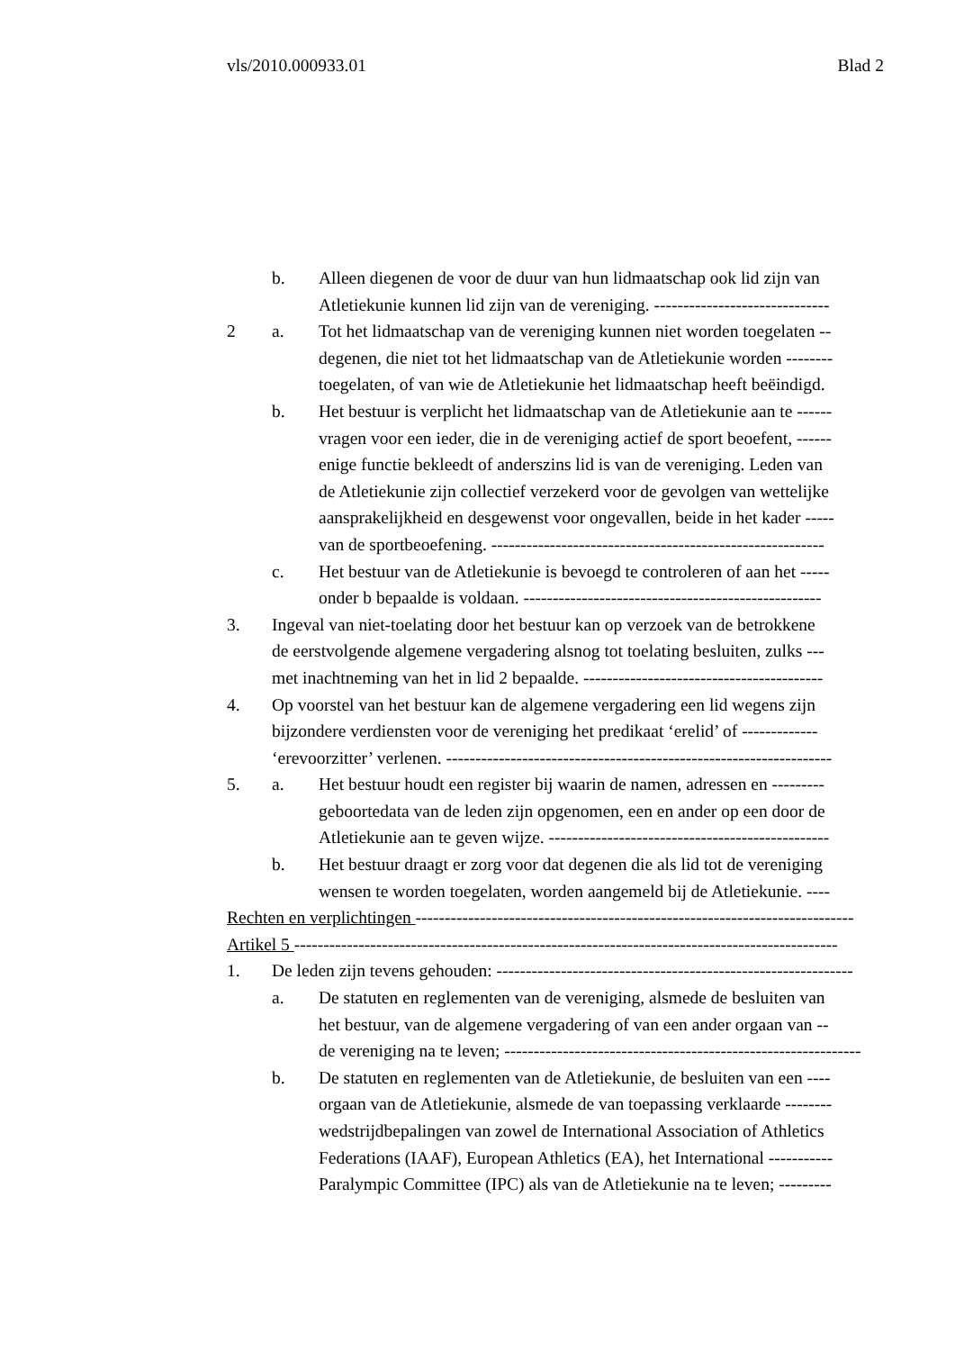vls/2010.000933.01 Blad 2
b. Alleen diegenen de voor de duur van hun lidmaatschap ook lid zijn van
Atletiekunie kunnen lid zijn van de vereniging. ------------------------------
2 a. Tot het lidmaatschap van de vereniging kunnen niet worden toegelaten --
degenen, die niet tot het lidmaatschap van de Atletiekunie worden --------
toegelaten, of van wie de Atletiekunie het lidmaatschap heeft beëindigd.
b. Het bestuur is verplicht het lidmaatschap van de Atletiekunie aan te ------
vragen voor een ieder, die in de vereniging actief de sport beoefent, ------
enige functie bekleedt of anderszins lid is van de vereniging. Leden van
de Atletiekunie zijn collectief verzekerd voor de gevolgen van wettelijke
aansprakelijkheid en desgewenst voor ongevallen, beide in het kader -----
van de sportbeoefening. ---------------------------------------------------------
c. Het bestuur van de Atletiekunie is bevoegd te controleren of aan het -----
onder b bepaalde is voldaan. ---------------------------------------------------
3. Ingeval van niet-toelating door het bestuur kan op verzoek van de betrokkene
de eerstvolgende algemene vergadering alsnog tot toelating besluiten, zulks ---
met inachtneming van het in lid 2 bepaalde. -----------------------------------------
4. Op voorstel van het bestuur kan de algemene vergadering een lid wegens zijn
bijzondere verdiensten voor de vereniging het predikaat ‘erelid’ of -------------
‘erevoorzitter’ verlenen. ------------------------------------------------------------------
5. a. Het bestuur houdt een register bij waarin de namen, adressen en ---------
geboortedata van de leden zijn opgenomen, een en ander op een door de
Atletiekunie aan te geven wijze. ------------------------------------------------
b. Het bestuur draagt er zorg voor dat degenen die als lid tot de vereniging
wensen te worden toegelaten, worden aangemeld bij de Atletiekunie. ----
Rechten en verplichtingen ---------------------------------------------------------------------------
Artikel 5 ---------------------------------------------------------------------------------------------
1. De leden zijn tevens gehouden: -------------------------------------------------------------
a. De statuten en reglementen van de vereniging, alsmede de besluiten van
het bestuur, van de algemene vergadering of van een ander orgaan van --
de vereniging na te leven; -------------------------------------------------------------
b. De statuten en reglementen van de Atletiekunie, de besluiten van een ----
orgaan van de Atletiekunie, alsmede de van toepassing verklaarde --------
wedstrijdbepalingen van zowel de International Association of Athletics
Federations (IAAF), European Athletics (EA), het International -----------
Paralympic Committee (IPC) als van de Atletiekunie na te leven; ---------